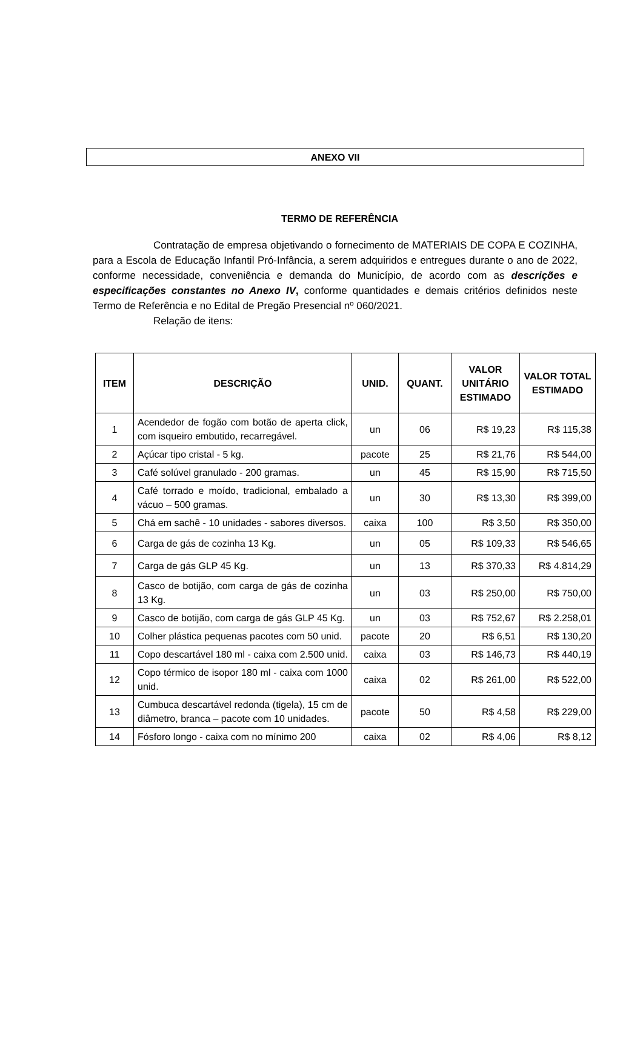ANEXO VII
TERMO DE REFERÊNCIA
Contratação de empresa objetivando o fornecimento de MATERIAIS DE COPA E COZINHA, para a Escola de Educação Infantil Pró-Infância, a serem adquiridos e entregues durante o ano de 2022, conforme necessidade, conveniência e demanda do Município, de acordo com as descrições e especificações constantes no Anexo IV, conforme quantidades e demais critérios definidos neste Termo de Referência e no Edital de Pregão Presencial nº 060/2021.
Relação de itens:
| ITEM | DESCRIÇÃO | UNID. | QUANT. | VALOR UNITÁRIO ESTIMADO | VALOR TOTAL ESTIMADO |
| --- | --- | --- | --- | --- | --- |
| 1 | Acendedor de fogão com botão de aperta click, com isqueiro embutido, recarregável. | un | 06 | R$ 19,23 | R$ 115,38 |
| 2 | Açúcar tipo cristal - 5 kg. | pacote | 25 | R$ 21,76 | R$ 544,00 |
| 3 | Café solúvel granulado - 200 gramas. | un | 45 | R$ 15,90 | R$ 715,50 |
| 4 | Café torrado e moído, tradicional, embalado a vácuo – 500 gramas. | un | 30 | R$ 13,30 | R$ 399,00 |
| 5 | Chá em sachê - 10 unidades - sabores diversos. | caixa | 100 | R$ 3,50 | R$ 350,00 |
| 6 | Carga de gás de cozinha 13 Kg. | un | 05 | R$ 109,33 | R$ 546,65 |
| 7 | Carga de gás GLP 45 Kg. | un | 13 | R$ 370,33 | R$ 4.814,29 |
| 8 | Casco de botijão, com carga de gás de cozinha 13 Kg. | un | 03 | R$ 250,00 | R$ 750,00 |
| 9 | Casco de botijão, com carga de gás GLP 45 Kg. | un | 03 | R$ 752,67 | R$ 2.258,01 |
| 10 | Colher plástica pequenas pacotes com 50 unid. | pacote | 20 | R$ 6,51 | R$ 130,20 |
| 11 | Copo descartável 180 ml - caixa com 2.500 unid. | caixa | 03 | R$ 146,73 | R$ 440,19 |
| 12 | Copo térmico de isopor 180 ml - caixa com 1000 unid. | caixa | 02 | R$ 261,00 | R$ 522,00 |
| 13 | Cumbuca descartável redonda (tigela), 15 cm de diâmetro, branca – pacote com 10 unidades. | pacote | 50 | R$ 4,58 | R$ 229,00 |
| 14 | Fósforo longo - caixa com no mínimo 200 | caixa | 02 | R$ 4,06 | R$ 8,12 |